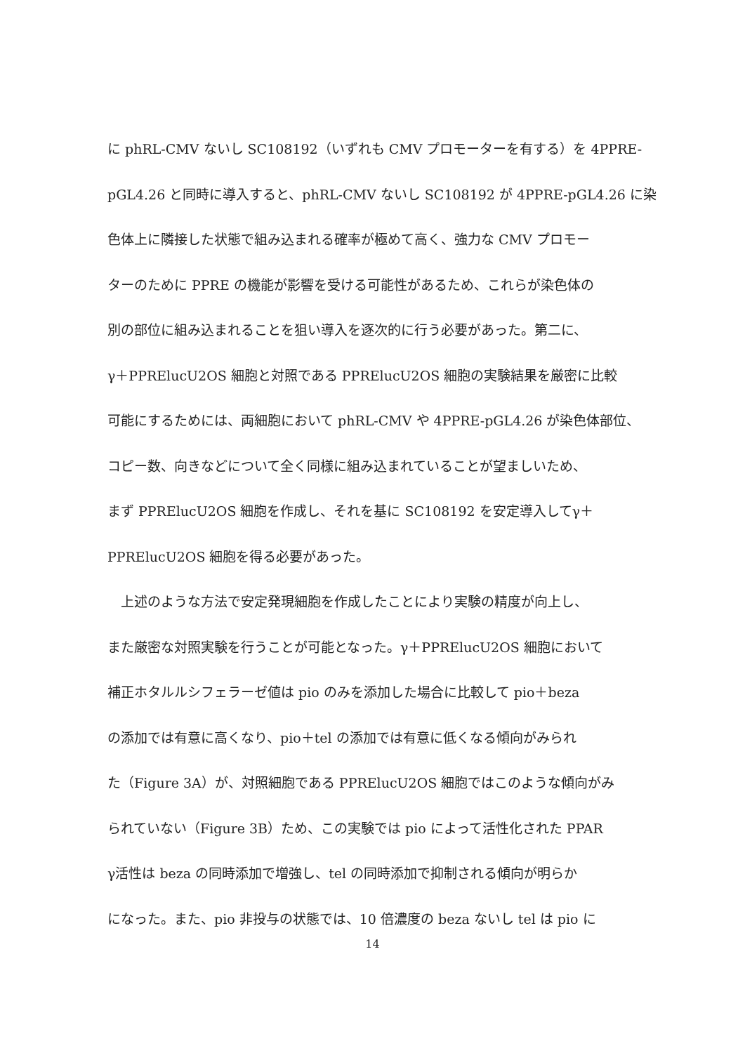に phRL-CMV ないし SC108192（いずれも CMV プロモーターを有する）を 4PPRE-
pGL4.26 と同時に導入すると、phRL-CMV ないし SC108192 が 4PPRE-pGL4.26 に染
色体上に隣接した状態で組み込まれる確率が極めて高く、強力な CMV プロモー
ターのために PPRE の機能が影響を受ける可能性があるため、これらが染色体の
別の部位に組み込まれることを狙い導入を逐次的に行う必要があった。第二に、
γ＋PPREluсU2OS 細胞と対照である PPREluсU2OS 細胞の実験結果を厳密に比較
可能にするためには、両細胞において phRL-CMV や 4PPRE-pGL4.26 が染色体部位、
コピー数、向きなどについて全く同様に組み込まれていることが望ましいため、
まず PPREluсU2OS 細胞を作成し、それを基に SC108192 を安定導入してγ＋
PPREluсU2OS 細胞を得る必要があった。
　上述のような方法で安定発現細胞を作成したことにより実験の精度が向上し、
また厳密な対照実験を行うことが可能となった。γ＋PPREluсU2OS 細胞において
補正ホタルルシフェラーゼ値は pio のみを添加した場合に比較して pio＋beza
の添加では有意に高くなり、pio＋tel の添加では有意に低くなる傾向がみられ
た（Figure 3A）が、対照細胞である PPREluсU2OS 細胞ではこのような傾向がみ
られていない（Figure 3B）ため、この実験では pio によって活性化された PPAR
γ活性は beza の同時添加で増強し、tel の同時添加で抑制される傾向が明らか
になった。また、pio 非投与の状態では、10 倍濃度の beza ないし tel は pio に
14